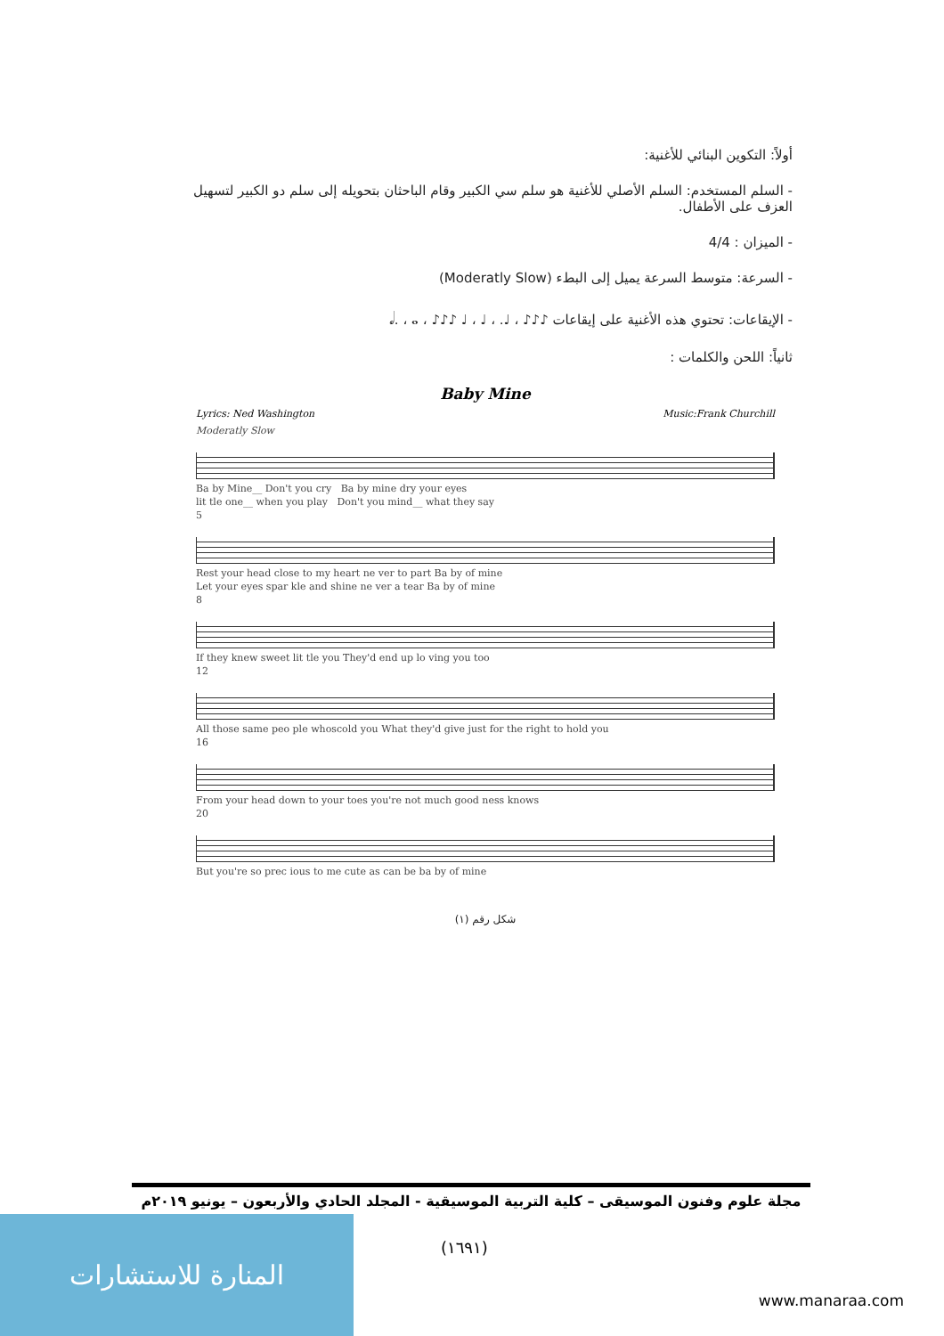أولاً: التكوين البنائي للأغنية:
- السلم المستخدم: السلم الأصلي للأغنية هو سلم سي الكبير وقام الباحثان بتحويله إلى سلم دو الكبير لتسهيل العزف على الأطفال.
- الميزان : 4/4
- السرعة: متوسط السرعة يميل إلى البطء (Moderatly Slow)
- الإيقاعات: تحتوي هذه الأغنية على إيقاعات ♪♪♪ ، ♩. ، ♩ ، ♩ ♪♪♪ ، 𝅗𝅥. ، 𝅝.
ثانياً: اللحن والكلمات :
Baby Mine
Lyrics: Ned Washington Music:Frank Churchill
Moderatly Slow
Ba by Mine__ Don't you cry Ba by mine dry your eyes
lit tle one__ when you play Don't you mind__ what they say
5
Rest your head close to my heart ne ver to part Ba by of mine
Let your eyes spar kle and shine ne ver a tear Ba by of mine
8
If they knew sweet lit tle you They'd end up lo ving you too
12
All those same peo ple whoscold you What they'd give just for the right to hold you
16
From your head down to your toes you're not much good ness knows
20
But you're so prec ious to me cute as can be ba by of mine
شكل رقم (١)
مجلة علوم وفنون الموسيقى – كلية التربية الموسيقية - المجلد الحادي والأربعون – يونيو ٢٠١٩م
(١٦٩١)
المنارة للاستشارات
www.manaraa.com